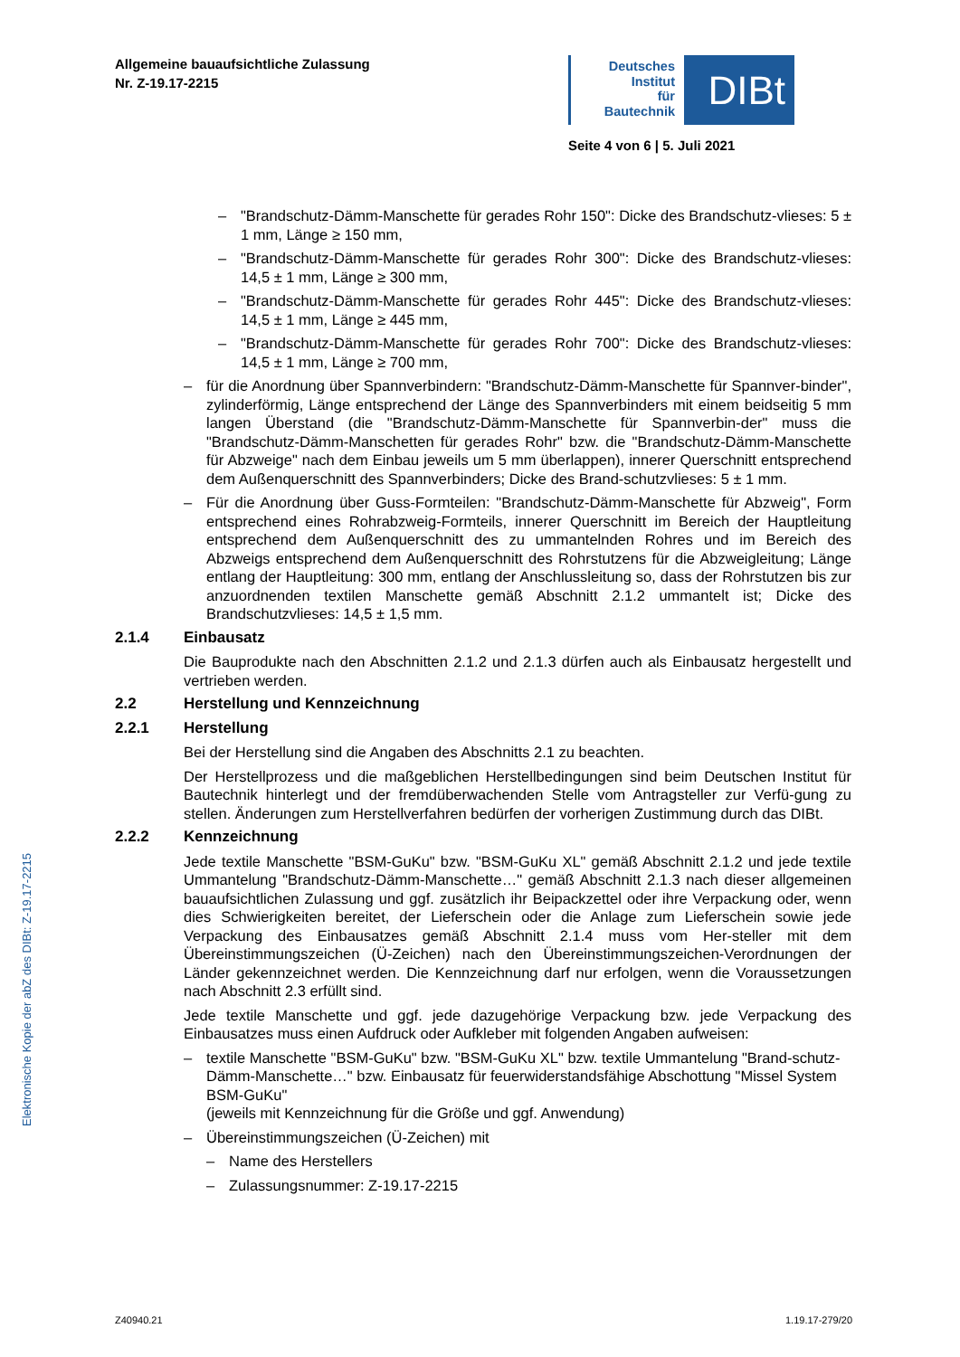Elektronische Kopie der abZ des DIBt: Z-19.17-2215
Allgemeine bauaufsichtliche Zulassung
Nr. Z-19.17-2215
Deutsches
Institut
für
Bautechnik
DIBt
Seite 4 von 6 | 5. Juli 2021
– "Brandschutz-Dämm-Manschette für gerades Rohr 150": Dicke des Brandschutz-vlieses: 5 ± 1 mm, Länge ≥ 150 mm,
– "Brandschutz-Dämm-Manschette für gerades Rohr 300": Dicke des Brandschutz-vlieses: 14,5 ± 1 mm, Länge ≥ 300 mm,
– "Brandschutz-Dämm-Manschette für gerades Rohr 445": Dicke des Brandschutz-vlieses: 14,5 ± 1 mm, Länge ≥ 445 mm,
– "Brandschutz-Dämm-Manschette für gerades Rohr 700": Dicke des Brandschutz-vlieses: 14,5 ± 1 mm, Länge ≥ 700 mm,
– für die Anordnung über Spannverbindern: "Brandschutz-Dämm-Manschette für Spannver-binder", zylinderförmig, Länge entsprechend der Länge des Spannverbinders mit einem beidseitig 5 mm langen Überstand (die "Brandschutz-Dämm-Manschette für Spannverbin-der" muss die "Brandschutz-Dämm-Manschetten für gerades Rohr" bzw. die "Brandschutz-Dämm-Manschette für Abzweige" nach dem Einbau jeweils um 5 mm überlappen), innerer Querschnitt entsprechend dem Außenquerschnitt des Spannverbinders; Dicke des Brand-schutzvlieses: 5 ± 1 mm.
– Für die Anordnung über Guss-Formteilen: "Brandschutz-Dämm-Manschette für Abzweig", Form entsprechend eines Rohrabzweig-Formteils, innerer Querschnitt im Bereich der Hauptleitung entsprechend dem Außenquerschnitt des zu ummantelnden Rohres und im Bereich des Abzweigs entsprechend dem Außenquerschnitt des Rohrstutzens für die Abzweigleitung; Länge entlang der Hauptleitung: 300 mm, entlang der Anschlussleitung so, dass der Rohrstutzen bis zur anzuordnenden textilen Manschette gemäß Abschnitt 2.1.2 ummantelt ist; Dicke des Brandschutzvlieses: 14,5 ± 1,5 mm.
2.1.4 Einbausatz
Die Bauprodukte nach den Abschnitten 2.1.2 und 2.1.3 dürfen auch als Einbausatz hergestellt und vertrieben werden.
2.2 Herstellung und Kennzeichnung
2.2.1 Herstellung
Bei der Herstellung sind die Angaben des Abschnitts 2.1 zu beachten.
Der Herstellprozess und die maßgeblichen Herstellbedingungen sind beim Deutschen Institut für Bautechnik hinterlegt und der fremdüberwachenden Stelle vom Antragsteller zur Verfü-gung zu stellen. Änderungen zum Herstellverfahren bedürfen der vorherigen Zustimmung durch das DIBt.
2.2.2 Kennzeichnung
Jede textile Manschette "BSM-GuKu" bzw. "BSM-GuKu XL" gemäß Abschnitt 2.1.2 und jede textile Ummantelung "Brandschutz-Dämm-Manschette…" gemäß Abschnitt 2.1.3 nach dieser allgemeinen bauaufsichtlichen Zulassung und ggf. zusätzlich ihr Beipackzettel oder ihre Verpackung oder, wenn dies Schwierigkeiten bereitet, der Lieferschein oder die Anlage zum Lieferschein sowie jede Verpackung des Einbausatzes gemäß Abschnitt 2.1.4 muss vom Her-steller mit dem Übereinstimmungszeichen (Ü-Zeichen) nach den Übereinstimmungszeichen-Verordnungen der Länder gekennzeichnet werden. Die Kennzeichnung darf nur erfolgen, wenn die Voraussetzungen nach Abschnitt 2.3 erfüllt sind.
Jede textile Manschette und ggf. jede dazugehörige Verpackung bzw. jede Verpackung des Einbausatzes muss einen Aufdruck oder Aufkleber mit folgenden Angaben aufweisen:
– textile Manschette "BSM-GuKu" bzw. "BSM-GuKu XL" bzw. textile Ummantelung "Brand-schutz-Dämm-Manschette…" bzw. Einbausatz für feuerwiderstandsfähige Abschottung "Missel System BSM-GuKu"
(jeweils mit Kennzeichnung für die Größe und ggf. Anwendung)
– Übereinstimmungszeichen (Ü-Zeichen) mit
– Name des Herstellers
– Zulassungsnummer: Z-19.17-2215
Z40940.21 1.19.17-279/20